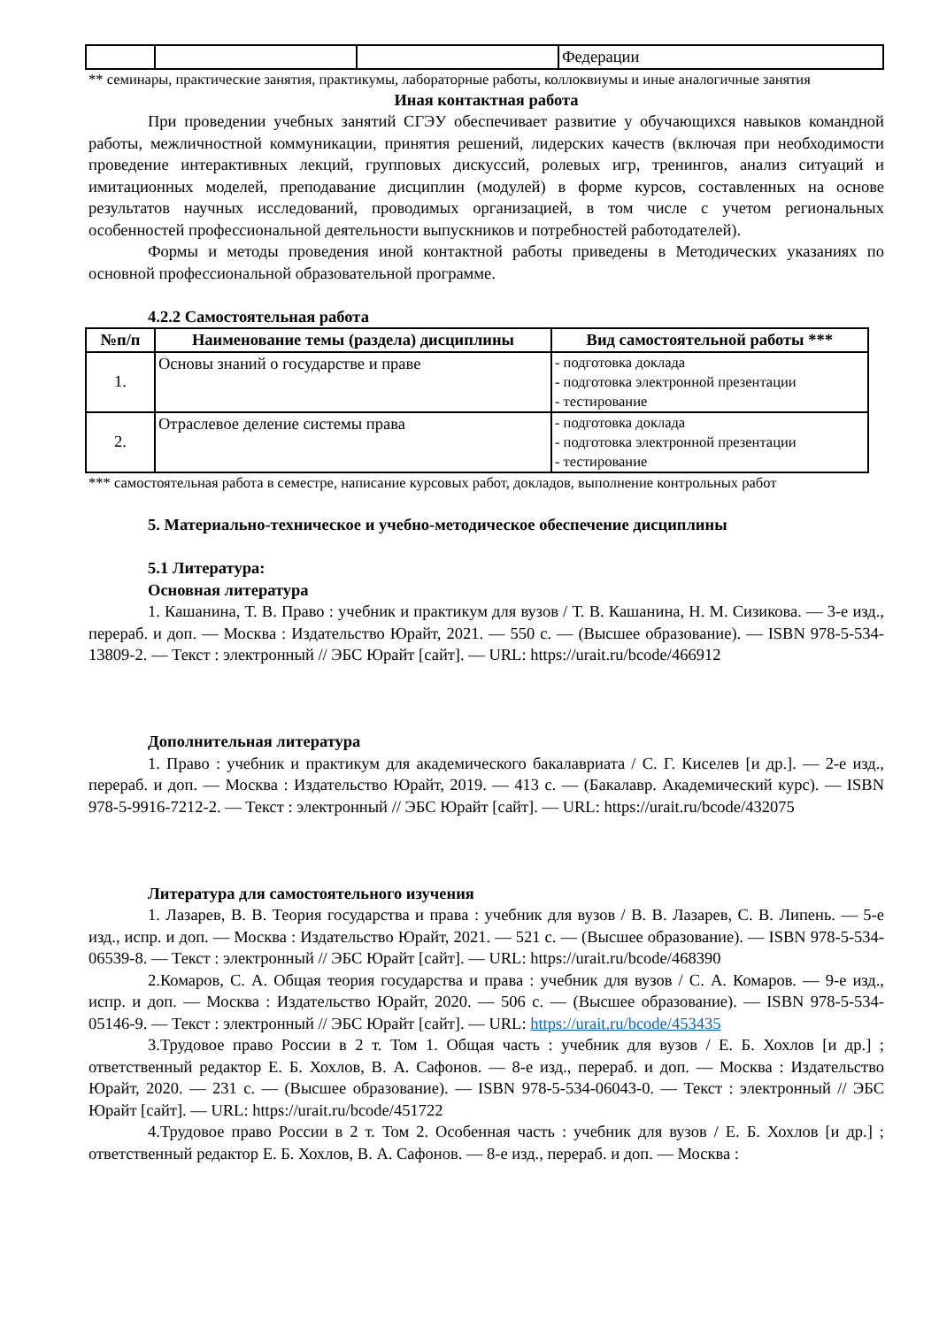| | | | Федерации |
** семинары, практические занятия, практикумы, лабораторные работы, коллоквиумы и иные аналогичные занятия
Иная контактная работа
При проведении учебных занятий СГЭУ обеспечивает развитие у обучающихся навыков командной работы, межличностной коммуникации, принятия решений, лидерских качеств (включая при необходимости проведение интерактивных лекций, групповых дискуссий, ролевых игр, тренингов, анализ ситуаций и имитационных моделей, преподавание дисциплин (модулей) в форме курсов, составленных на основе результатов научных исследований, проводимых организацией, в том числе с учетом региональных особенностей профессиональной деятельности выпускников и потребностей работодателей).
Формы и методы проведения иной контактной работы приведены в Методических указаниях по основной профессиональной образовательной программе.
4.2.2 Самостоятельная работа
| №п/п | Наименование темы (раздела) дисциплины | Вид самостоятельной работы *** |
| --- | --- | --- |
| 1. | Основы знаний о государстве и праве | - подготовка доклада - подготовка электронной презентации - тестирование |
| 2. | Отраслевое деление системы права | - подготовка доклада - подготовка электронной презентации - тестирование |
*** самостоятельная работа в семестре, написание курсовых работ, докладов, выполнение контрольных работ
5. Материально-техническое и учебно-методическое обеспечение дисциплины
5.1 Литература:
Основная литература
1. Кашанина, Т. В. Право : учебник и практикум для вузов / Т. В. Кашанина, Н. М. Сизикова. — 3-е изд., перераб. и доп. — Москва : Издательство Юрайт, 2021. — 550 с. — (Высшее образование). — ISBN 978-5-534-13809-2. — Текст : электронный // ЭБС Юрайт [сайт]. — URL: https://urait.ru/bcode/466912
Дополнительная литература
1. Право : учебник и практикум для академического бакалавриата / С. Г. Киселев [и др.]. — 2-е изд., перераб. и доп. — Москва : Издательство Юрайт, 2019. — 413 с. — (Бакалавр. Академический курс). — ISBN 978-5-9916-7212-2. — Текст : электронный // ЭБС Юрайт [сайт]. — URL: https://urait.ru/bcode/432075
Литература для самостоятельного изучения
1. Лазарев, В. В. Теория государства и права : учебник для вузов / В. В. Лазарев, С. В. Липень. — 5-е изд., испр. и доп. — Москва : Издательство Юрайт, 2021. — 521 с. — (Высшее образование). — ISBN 978-5-534-06539-8. — Текст : электронный // ЭБС Юрайт [сайт]. — URL: https://urait.ru/bcode/468390
2.Комаров, С. А. Общая теория государства и права : учебник для вузов / С. А. Комаров. — 9-е изд., испр. и доп. — Москва : Издательство Юрайт, 2020. — 506 с. — (Высшее образование). — ISBN 978-5-534-05146-9. — Текст : электронный // ЭБС Юрайт [сайт]. — URL: https://urait.ru/bcode/453435
3.Трудовое право России в 2 т. Том 1. Общая часть : учебник для вузов / Е. Б. Хохлов [и др.] ; ответственный редактор Е. Б. Хохлов, В. А. Сафонов. — 8-е изд., перераб. и доп. — Москва : Издательство Юрайт, 2020. — 231 с. — (Высшее образование). — ISBN 978-5-534-06043-0. — Текст : электронный // ЭБС Юрайт [сайт]. — URL: https://urait.ru/bcode/451722
4.Трудовое право России в 2 т. Том 2. Особенная часть : учебник для вузов / Е. Б. Хохлов [и др.] ; ответственный редактор Е. Б. Хохлов, В. А. Сафонов. — 8-е изд., перераб. и доп. — Москва :